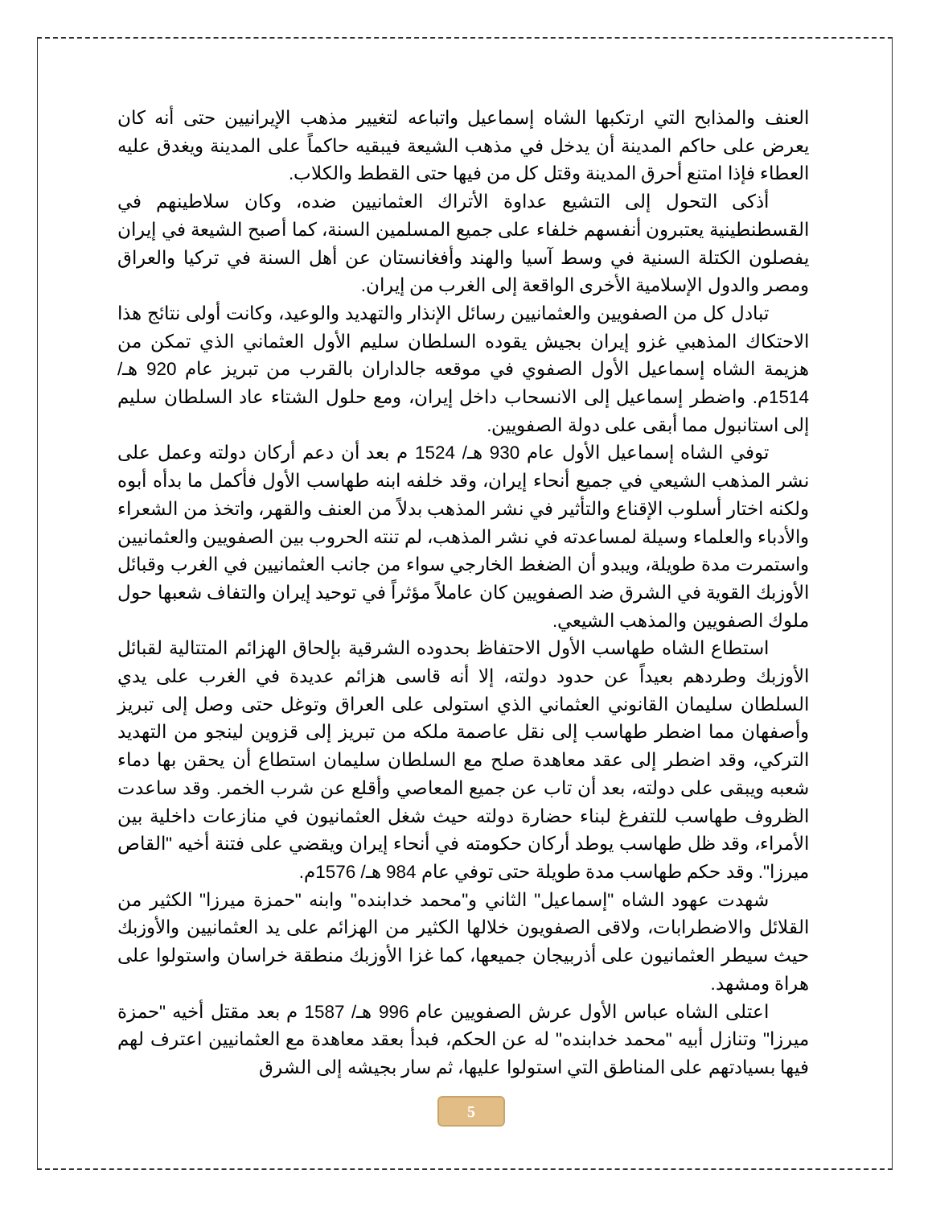العنف والمذابح التي ارتكبها الشاه إسماعيل واتباعه لتغيير مذهب الإيرانيين حتى أنه كان يعرض على حاكم المدينة أن يدخل في مذهب الشيعة فيبقيه حاكماً على المدينة ويغدق عليه العطاء فإذا امتنع أحرق المدينة وقتل كل من فيها حتى القطط والكلاب.
أذكى التحول إلى التشيع عداوة الأتراك العثمانيين ضده، وكان سلاطينهم في القسطنطينية يعتبرون أنفسهم خلفاء على جميع المسلمين السنة، كما أصبح الشيعة في إيران يفصلون الكتلة السنية في وسط آسيا والهند وأفغانستان عن أهل السنة في تركيا والعراق ومصر والدول الإسلامية الأخرى الواقعة إلى الغرب من إيران.
تبادل كل من الصفويين والعثمانيين رسائل الإنذار والتهديد والوعيد، وكانت أولى نتائج هذا الاحتكاك المذهبي غزو إيران بجيش يقوده السلطان سليم الأول العثماني الذي تمكن من هزيمة الشاه إسماعيل الأول الصفوي في موقعه جالداران بالقرب من تبريز عام 920 هـ/ 1514م. واضطر إسماعيل إلى الانسحاب داخل إيران، ومع حلول الشتاء عاد السلطان سليم إلى استانبول مما أبقى على دولة الصفويين.
توفي الشاه إسماعيل الأول عام 930 هـ/ 1524 م بعد أن دعم أركان دولته وعمل على نشر المذهب الشيعي في جميع أنحاء إيران، وقد خلفه ابنه طهاسب الأول فأكمل ما بدأه أبوه ولكنه اختار أسلوب الإقناع والتأثير في نشر المذهب بدلاً من العنف والقهر، واتخذ من الشعراء والأدباء والعلماء وسيلة لمساعدته في نشر المذهب، لم تنته الحروب بين الصفويين والعثمانيين واستمرت مدة طويلة، ويبدو أن الضغط الخارجي سواء من جانب العثمانيين في الغرب وقبائل الأوزبك القوية في الشرق ضد الصفويين كان عاملاً مؤثراً في توحيد إيران والتفاف شعبها حول ملوك الصفويين والمذهب الشيعي.
استطاع الشاه طهاسب الأول الاحتفاظ بحدوده الشرقية بإلحاق الهزائم المتتالية لقبائل الأوزبك وطردهم بعيداً عن حدود دولته، إلا أنه قاسى هزائم عديدة في الغرب على يدي السلطان سليمان القانوني العثماني الذي استولى على العراق وتوغل حتى وصل إلى تبريز وأصفهان مما اضطر طهاسب إلى نقل عاصمة ملكه من تبريز إلى قزوين لينجو من التهديد التركي، وقد اضطر إلى عقد معاهدة صلح مع السلطان سليمان استطاع أن يحقن بها دماء شعبه ويبقى على دولته، بعد أن تاب عن جميع المعاصي وأقلع عن شرب الخمر. وقد ساعدت الظروف طهاسب للتفرغ لبناء حضارة دولته حيث شغل العثمانيون في منازعات داخلية بين الأمراء، وقد ظل طهاسب يوطد أركان حكومته في أنحاء إيران ويقضي على فتنة أخيه "القاص ميرزا". وقد حكم طهاسب مدة طويلة حتى توفي عام 984 هـ/ 1576م.
شهدت عهود الشاه "إسماعيل" الثاني و"محمد خدابنده" وابنه "حمزة ميرزا" الكثير من القلائل والاضطرابات، ولاقى الصفويون خلالها الكثير من الهزائم على يد العثمانيين والأوزبك حيث سيطر العثمانيون على أذربيجان جميعها، كما غزا الأوزبك منطقة خراسان واستولوا على هراة ومشهد.
اعتلى الشاه عباس الأول عرش الصفويين عام 996 هـ/ 1587 م بعد مقتل أخيه "حمزة ميرزا" وتنازل أبيه "محمد خدابنده" له عن الحكم، فبدأ بعقد معاهدة مع العثمانيين اعترف لهم فيها بسيادتهم على المناطق التي استولوا عليها، ثم سار بجيشه إلى الشرق
5